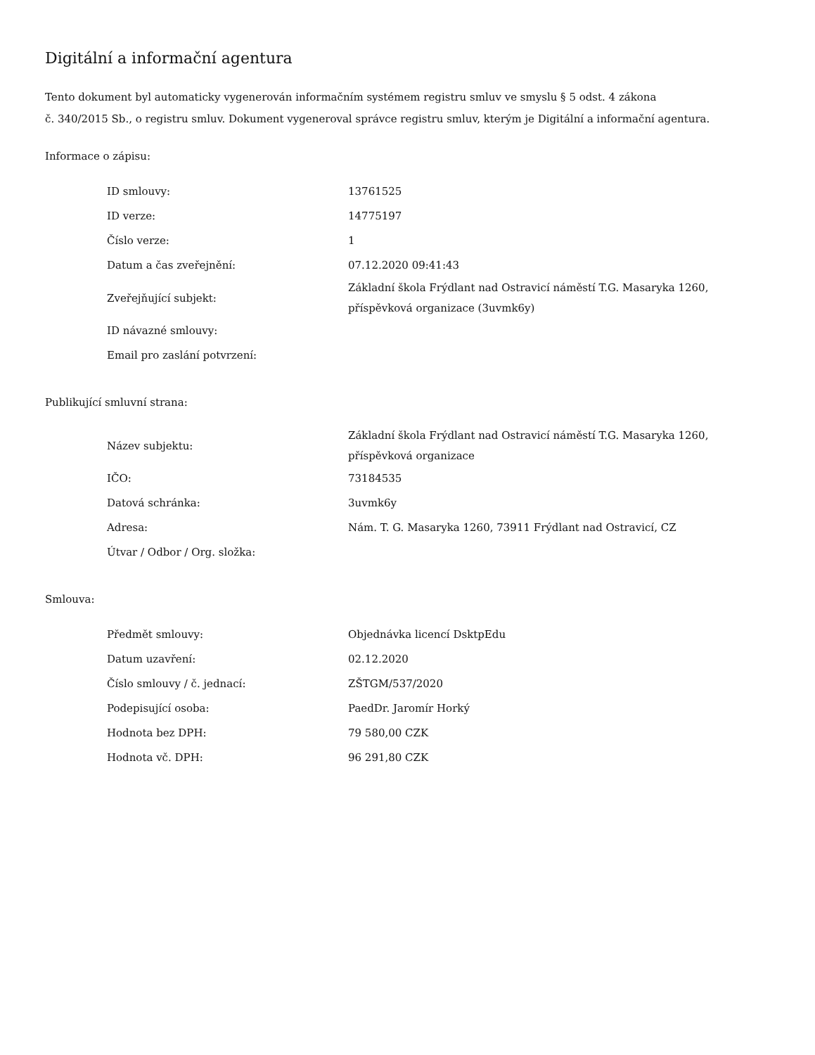Digitální a informační agentura
Tento dokument byl automaticky vygenerován informačním systémem registru smluv ve smyslu § 5 odst. 4 zákona
č. 340/2015 Sb., o registru smluv. Dokument vygeneroval správce registru smluv, kterým je Digitální a informační agentura.
Informace o zápisu:
| ID smlouvy: | 13761525 |
| ID verze: | 14775197 |
| Číslo verze: | 1 |
| Datum a čas zveřejnění: | 07.12.2020 09:41:43 |
| Zveřejňující subjekt: | Základní škola Frýdlant nad Ostravicí náměstí T.G. Masaryka 1260, příspěvková organizace (3uvmk6y) |
| ID návazné smlouvy: | |
| Email pro zaslání potvrzení: | |
Publikující smluvní strana:
| Název subjektu: | Základní škola Frýdlant nad Ostravicí náměstí T.G. Masaryka 1260, příspěvková organizace |
| IČO: | 73184535 |
| Datová schránka: | 3uvmk6y |
| Adresa: | Nám. T. G. Masaryka 1260, 73911 Frýdlant nad Ostravicí, CZ |
| Útvar / Odbor / Org. složka: | |
Smlouva:
| Předmět smlouvy: | Objednávka licencí DsktpEdu |
| Datum uzavření: | 02.12.2020 |
| Číslo smlouvy / č. jednací: | ZŠTGM/537/2020 |
| Podepisující osoba: | PaedDr. Jaromír Horký |
| Hodnota bez DPH: | 79 580,00 CZK |
| Hodnota vč. DPH: | 96 291,80 CZK |